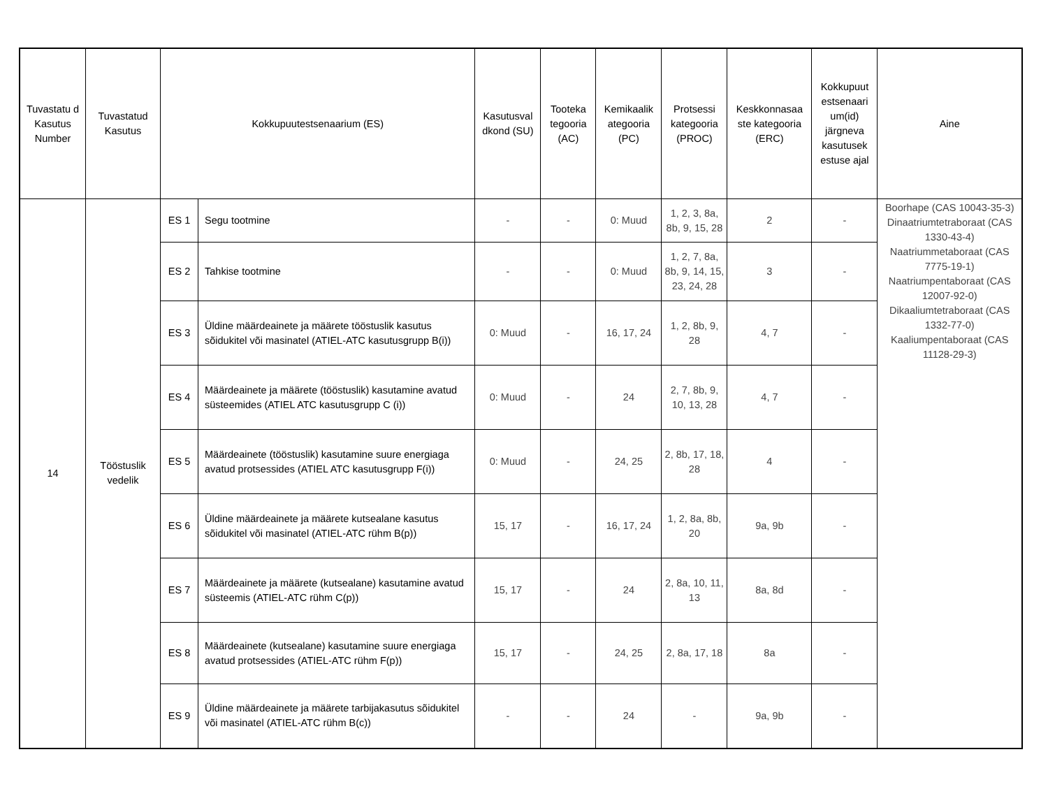| Tuvastatu d Kasutus Number | Tuvastatud Kasutus | Kokkupuutestsenaarium (ES) | | Kasutusval dkond (SU) | Tooteka tegooria (AC) | Kemikaalik ategooria (PC) | Protsessi kategooria (PROC) | Keskkonnasaa ste kategooria (ERC) | Kokkupuut estsenaari um(id) järgneva kasutusek estuse ajal | Aine |
| --- | --- | --- | --- | --- | --- | --- | --- | --- | --- | --- |
| 14 | Tööstuslik vedelik | ES 1 | Segu tootmine | - | - | 0: Muud | 1, 2, 3, 8a, 8b, 9, 15, 28 | 2 | - | Boorhape (CAS 10043-35-3) Dinaatriumtetraboraat (CAS 1330-43-4) Naatriummetaboraat (CAS 7775-19-1) Naatriumpentaboraat (CAS 12007-92-0) Dikaaliumtetraboraat (CAS 1332-77-0) Kaaliumpentaboraat (CAS 11128-29-3) |
| | | ES 2 | Tahkise tootmine | - | - | 0: Muud | 1, 2, 7, 8a, 8b, 9, 14, 15, 23, 24, 28 | 3 | - | |
| | | ES 3 | Üldine määrdeainete ja määrete tööstuslik kasutus sõidukitel või masinatel (ATIEL-ATC kasutusgrupp B(i)) | 0: Muud | - | 16, 17, 24 | 1, 2, 8b, 9, 28 | 4, 7 | - | |
| | | ES 4 | Määrdeainete ja määrete (tööstuslik) kasutamine avatud süsteemides (ATIEL ATC kasutusgrupp C (i)) | 0: Muud | - | 24 | 2, 7, 8b, 9, 10, 13, 28 | 4, 7 | - | |
| | | ES 5 | Määrdeainete (tööstuslik) kasutamine suure energiaga avatud protsessides (ATIEL ATC kasutusgrupp F(i)) | 0: Muud | - | 24, 25 | 2, 8b, 17, 18, 28 | 4 | - | |
| | | ES 6 | Üldine määrdeainete ja määrete kutsealane kasutus sõidukitel või masinatel (ATIEL-ATC rühm B(p)) | 15, 17 | - | 16, 17, 24 | 1, 2, 8a, 8b, 20 | 9a, 9b | - | |
| | | ES 7 | Määrdeainete ja määrete (kutsealane) kasutamine avatud süsteemis (ATIEL-ATC rühm C(p)) | 15, 17 | - | 24 | 2, 8a, 10, 11, 13 | 8a, 8d | - | |
| | | ES 8 | Määrdeainete (kutsealane) kasutamine suure energiaga avatud protsessides (ATIEL-ATC rühm F(p)) | 15, 17 | - | 24, 25 | 2, 8a, 17, 18 | 8a | - | |
| | | ES 9 | Üldine määrdeainete ja määrete tarbijakasutus sõidukitel või masinatel (ATIEL-ATC rühm B(c)) | - | - | 24 | - | 9a, 9b | - | |